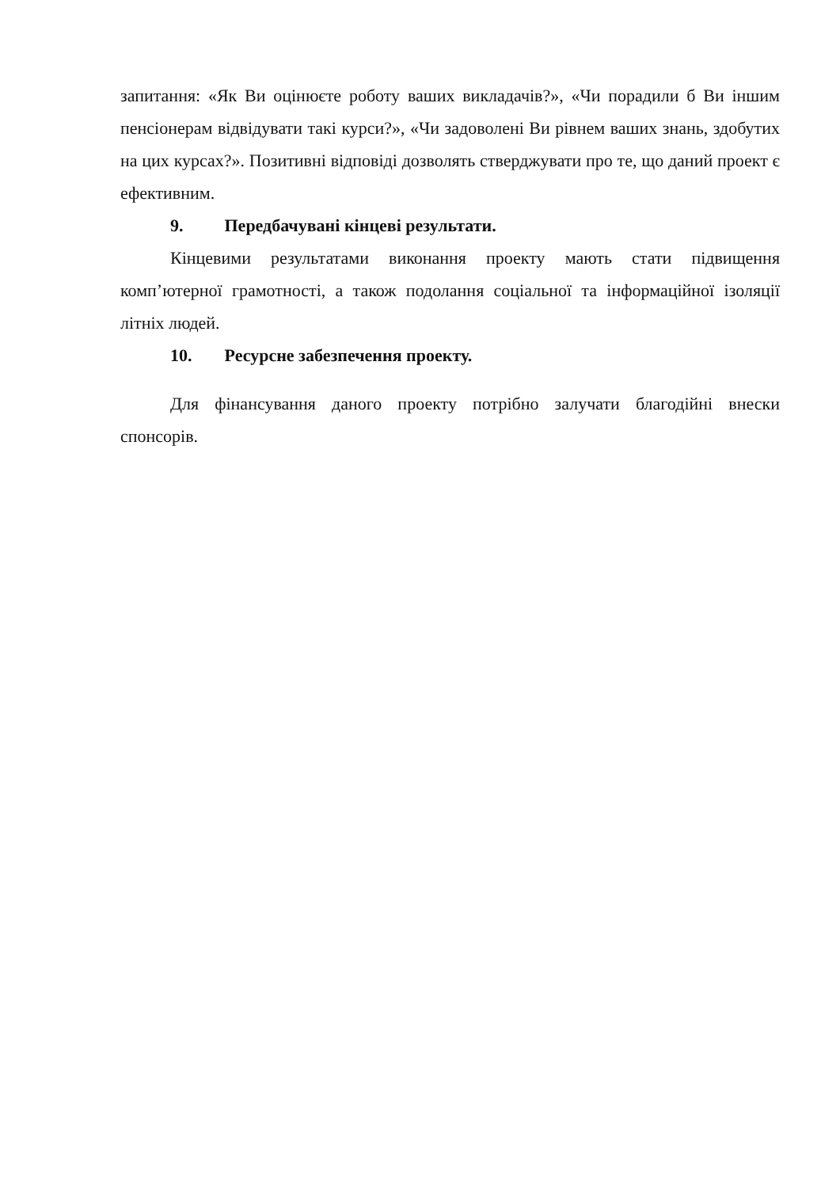запитання: «Як Ви оцінюєте роботу ваших викладачів?», «Чи порадили б Ви іншим пенсіонерам відвідувати такі курси?», «Чи задоволені Ви рівнем ваших знань, здобутих на цих курсах?». Позитивні відповіді дозволять стверджувати про те, що даний проект є ефективним.
9. Передбачувані кінцеві результати.
Кінцевими результатами виконання проекту мають стати підвищення комп’ютерної грамотності, а також подолання соціальної та інформаційної ізоляції літніх людей.
10. Ресурсне забезпечення проекту.
Для фінансування даного проекту потрібно залучати благодійні внески спонсорів.